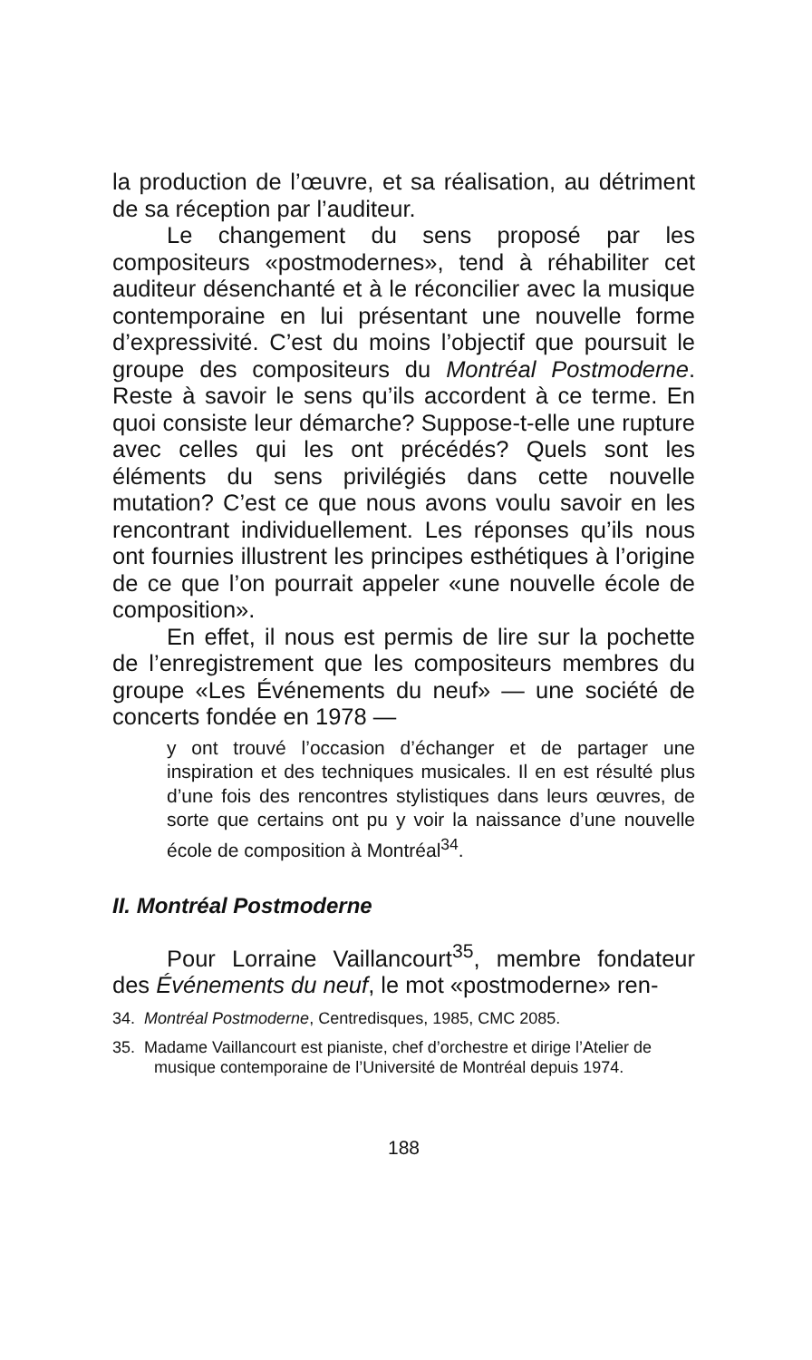la production de l’œuvre, et sa réalisation, au détriment de sa réception par l’auditeur.
Le changement du sens proposé par les compositeurs «postmodernes», tend à réhabiliter cet auditeur désenchanté et à le réconcilier avec la musique contemporaine en lui présentant une nouvelle forme d’expressivité. C’est du moins l’objectif que poursuit le groupe des compositeurs du Montréal Postmoderne. Reste à savoir le sens qu’ils accordent à ce terme. En quoi consiste leur démarche? Suppose-t-elle une rupture avec celles qui les ont précédés? Quels sont les éléments du sens privilégiés dans cette nouvelle mutation? C’est ce que nous avons voulu savoir en les rencontrant individuellement. Les réponses qu’ils nous ont fournies illustrent les principes esthétiques à l’origine de ce que l’on pourrait appeler «une nouvelle école de composition».
En effet, il nous est permis de lire sur la pochette de l’enregistrement que les compositeurs membres du groupe «Les Événements du neuf» — une société de concerts fondée en 1978 —
y ont trouvé l’occasion d’échanger et de partager une inspiration et des techniques musicales. Il en est résulté plus d’une fois des rencontres stylistiques dans leurs œuvres, de sorte que certains ont pu y voir la naissance d’une nouvelle école de composition à Montréal<sup>34</sup>.
II. Montréal Postmoderne
Pour Lorraine Vaillancourt<sup>35</sup>, membre fondateur des Événements du neuf, le mot «postmoderne» ren-
34. Montréal Postmoderne, Centredisques, 1985, CMC 2085.
35. Madame Vaillancourt est pianiste, chef d’orchestre et dirige l’Atelier de musique contemporaine de l’Université de Montréal depuis 1974.
188